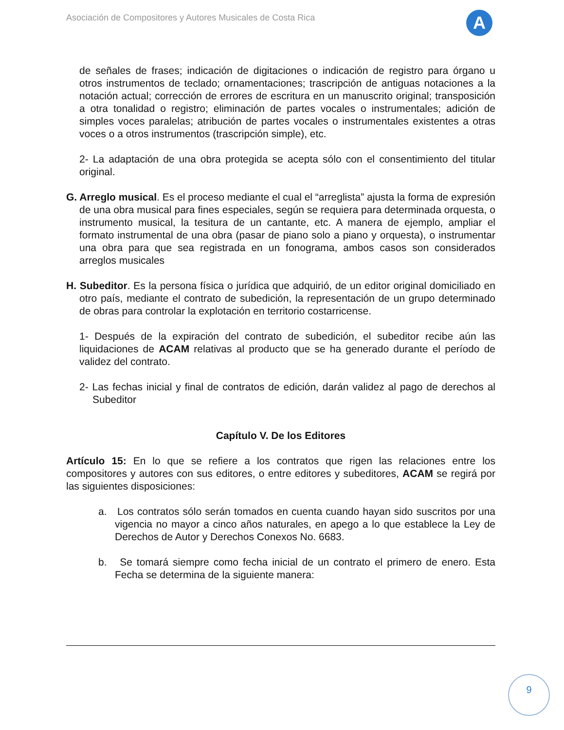Asociación de Compositores y Autores Musicales de Costa Rica
A
de señales de frases; indicación de digitaciones o indicación de registro para órgano u otros instrumentos de teclado; ornamentaciones; trascripción de antiguas notaciones a la notación actual; corrección de errores de escritura en un manuscrito original; transposición a otra tonalidad o registro; eliminación de partes vocales o instrumentales; adición de simples voces paralelas; atribución de partes vocales o instrumentales existentes a otras voces o a otros instrumentos (trascripción simple), etc.
2- La adaptación de una obra protegida se acepta sólo con el consentimiento del titular original.
G. Arreglo musical. Es el proceso mediante el cual el “arreglista” ajusta la forma de expresión de una obra musical para fines especiales, según se requiera para determinada orquesta, o instrumento musical, la tesitura de un cantante, etc. A manera de ejemplo, ampliar el formato instrumental de una obra (pasar de piano solo a piano y orquesta), o instrumentar una obra para que sea registrada en un fonograma, ambos casos son considerados arreglos musicales
H. Subeditor. Es la persona física o jurídica que adquirió, de un editor original domiciliado en otro país, mediante el contrato de subedición, la representación de un grupo determinado de obras para controlar la explotación en territorio costarricense.
1- Después de la expiración del contrato de subedición, el subeditor recibe aún las liquidaciones de ACAM relativas al producto que se ha generado durante el período de validez del contrato.
2- Las fechas inicial y final de contratos de edición, darán validez al pago de derechos al Subeditor
Capítulo V. De los Editores
Artículo 15: En lo que se refiere a los contratos que rigen las relaciones entre los compositores y autores con sus editores, o entre editores y subeditores, ACAM se regirá por las siguientes disposiciones:
a. Los contratos sólo serán tomados en cuenta cuando hayan sido suscritos por una vigencia no mayor a cinco años naturales, en apego a lo que establece la Ley de Derechos de Autor y Derechos Conexos No. 6683.
b. Se tomará siempre como fecha inicial de un contrato el primero de enero. Esta Fecha se determina de la siguiente manera:
9